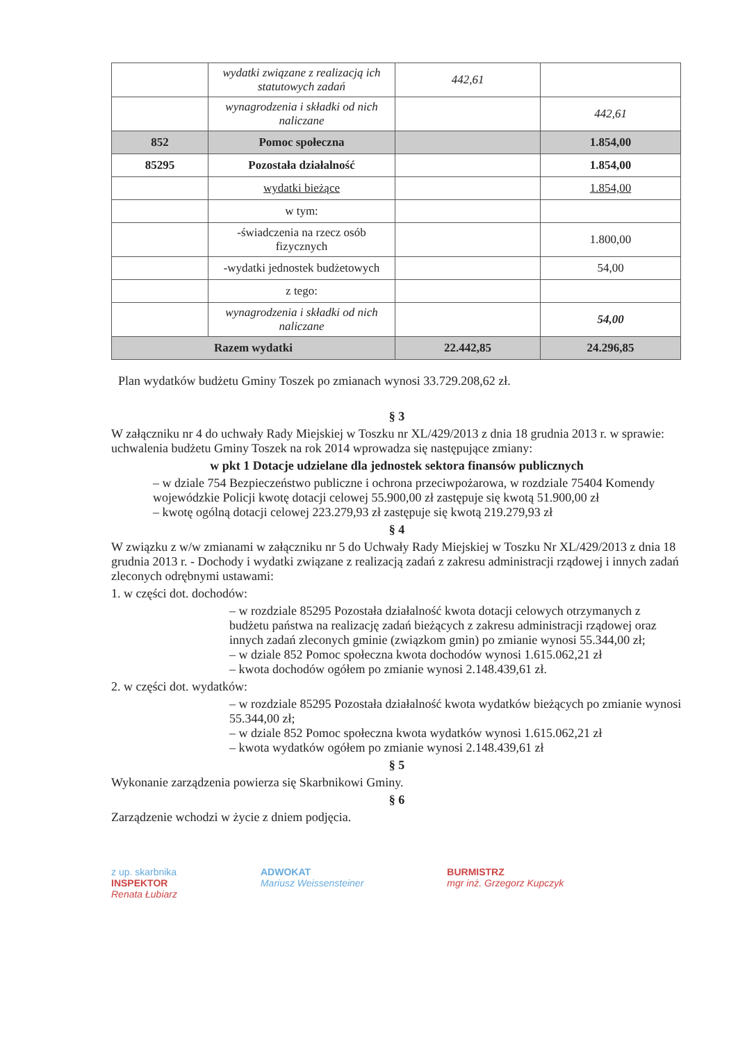| | wydatki związane z realizacją ich statutowych zadań | 442,61 | |
| | wynagrodzenia i składki od nich naliczane | | 442,61 |
| 852 | Pomoc społeczna | | 1.854,00 |
| 85295 | Pozostała działalność | | 1.854,00 |
| | wydatki bieżące | | 1.854,00 |
| | w tym: | | |
| | -świadczenia na rzecz osób fizycznych | | 1.800,00 |
| | -wydatki jednostek budżetowych | | 54,00 |
| | z tego: | | |
| | wynagrodzenia i składki od nich naliczane | | 54,00 |
| Razem wydatki | | 22.442,85 | 24.296,85 |
Plan wydatków budżetu Gminy Toszek po zmianach wynosi 33.729.208,62 zł.
§ 3
W załączniku nr 4 do uchwały Rady Miejskiej w Toszku nr XL/429/2013 z dnia 18 grudnia 2013 r. w sprawie: uchwalenia budżetu Gminy Toszek na rok 2014 wprowadza się następujące zmiany:
w pkt 1 Dotacje udzielane dla jednostek sektora finansów publicznych
– w dziale 754 Bezpieczeństwo publiczne i ochrona przeciwpożarowa, w rozdziale 75404 Komendy wojewódzkie Policji kwotę dotacji celowej 55.900,00 zł zastępuje się kwotą 51.900,00 zł
– kwotę ogólną dotacji celowej 223.279,93 zł zastępuje się kwotą 219.279,93 zł
§ 4
W związku z w/w zmianami w załączniku nr 5 do Uchwały Rady Miejskiej w Toszku Nr XL/429/2013 z dnia 18 grudnia 2013 r. - Dochody i wydatki związane z realizacją zadań z zakresu administracji rządowej i innych zadań zleconych odrębnymi ustawami:
1. w części dot. dochodów:
– w rozdziale 85295 Pozostała działalność kwota dotacji celowych otrzymanych z budżetu państwa na realizację zadań bieżących z zakresu administracji rządowej oraz innych zadań zleconych gminie (związkom gmin) po zmianie wynosi 55.344,00 zł;
– w dziale 852 Pomoc społeczna kwota dochodów wynosi 1.615.062,21 zł
– kwota dochodów ogółem po zmianie wynosi 2.148.439,61 zł.
2. w części dot. wydatków:
– w rozdziale 85295 Pozostała działalność kwota wydatków bieżących po zmianie wynosi 55.344,00 zł;
– w dziale 852 Pomoc społeczna kwota wydatków wynosi 1.615.062,21 zł
– kwota wydatków ogółem po zmianie wynosi 2.148.439,61 zł
§ 5
Wykonanie zarządzenia powierza się Skarbnikowi Gminy.
§ 6
Zarządzenie wchodzi w życie z dniem podjęcia.
z up. skarbnika
INSPEKTOR
Renata Łubiarz
ADWOKAT
Mariusz Weissensteiner
BURMISTRZ
mgr inż. Grzegorz Kupczyk